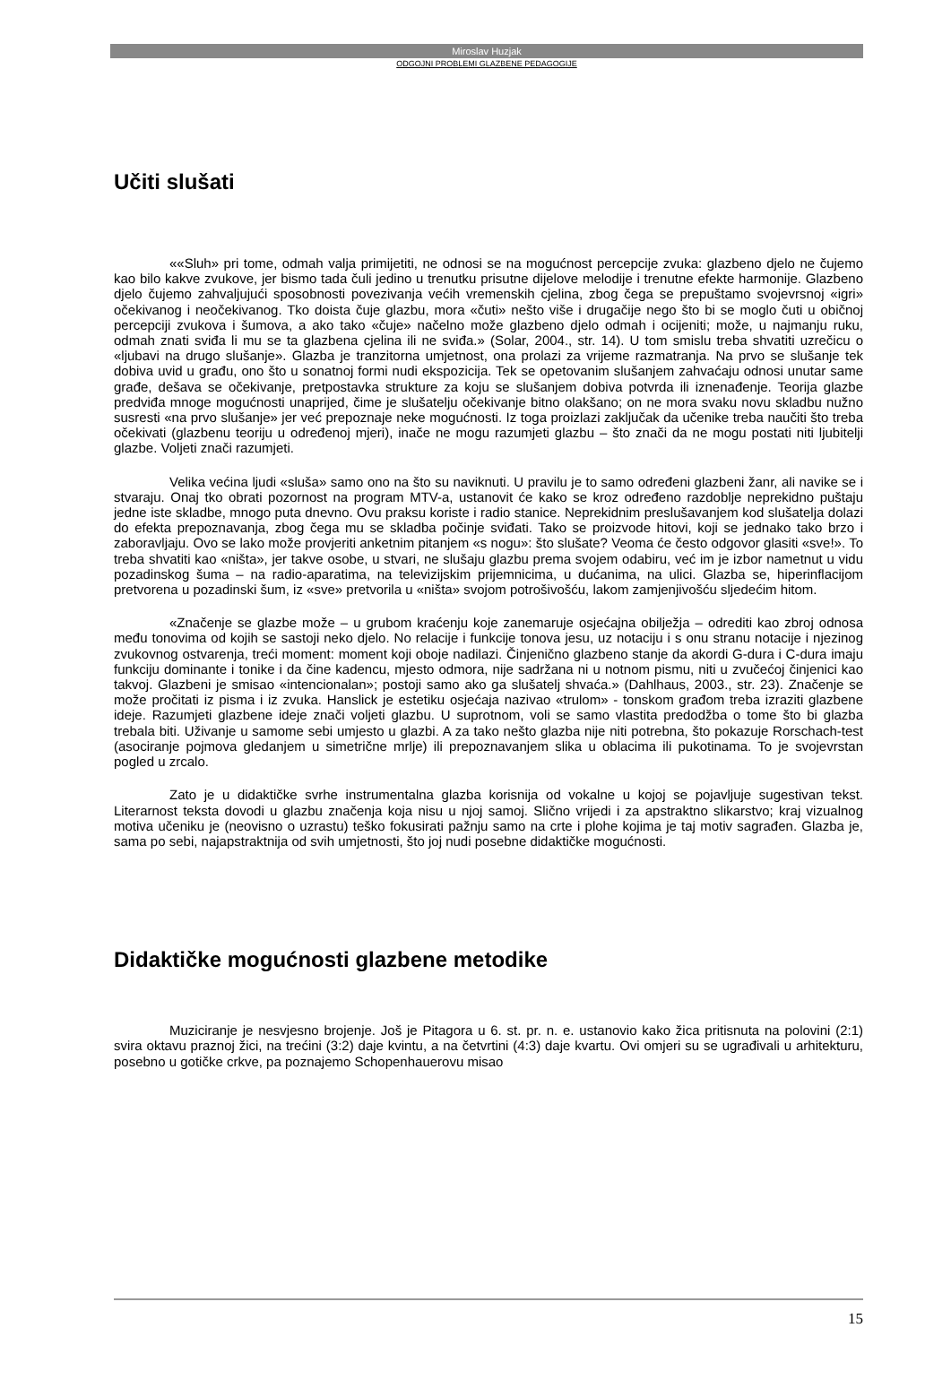Miroslav Huzjak
ODGOJNI PROBLEMI GLAZBENE PEDAGOGIJE
Učiti slušati
««Sluh» pri tome, odmah valja primijetiti, ne odnosi se na mogućnost percepcije zvuka: glazbeno djelo ne čujemo kao bilo kakve zvukove, jer bismo tada čuli jedino u trenutku prisutne dijelove melodije i trenutne efekte harmonije. Glazbeno djelo čujemo zahvaljujući sposobnosti povezivanja većih vremenskih cjelina, zbog čega se prepuštamo svojevrsnoj «igri» očekivanog i neočekivanog. Tko doista čuje glazbu, mora «čuti» nešto više i drugačije nego što bi se moglo čuti u običnoj percepciji zvukova i šumova, a ako tako «čuje» načelno može glazbeno djelo odmah i ocijeniti; može, u najmanju ruku, odmah znati sviđa li mu se ta glazbena cjelina ili ne sviđa.» (Solar, 2004., str. 14). U tom smislu treba shvatiti uzrečicu o «ljubavi na drugo slušanje». Glazba je tranzitorna umjetnost, ona prolazi za vrijeme razmatranja. Na prvo se slušanje tek dobiva uvid u građu, ono što u sonatnoj formi nudi ekspozicija. Tek se opetovanim slušanjem zahvaćaju odnosi unutar same građe, dešava se očekivanje, pretpostavka strukture za koju se slušanjem dobiva potvrda ili iznenađenje. Teorija glazbe predviđa mnoge mogućnosti unaprijed, čime je slušatelju očekivanje bitno olakšano; on ne mora svaku novu skladbu nužno susresti «na prvo slušanje» jer već prepoznaje neke mogućnosti. Iz toga proizlazi zaključak da učenike treba naučiti što treba očekivati (glazbenu teoriju u određenoj mjeri), inače ne mogu razumjeti glazbu – što znači da ne mogu postati niti ljubitelji glazbe. Voljeti znači razumjeti.
Velika većina ljudi «sluša» samo ono na što su naviknuti. U pravilu je to samo određeni glazbeni žanr, ali navike se i stvaraju. Onaj tko obrati pozornost na program MTV-a, ustanovit će kako se kroz određeno razdoblje neprekidno puštaju jedne iste skladbe, mnogo puta dnevno. Ovu praksu koriste i radio stanice. Neprekidnim preslušavanjem kod slušatelja dolazi do efekta prepoznavanja, zbog čega mu se skladba počinje sviđati. Tako se proizvode hitovi, koji se jednako tako brzo i zaboravljaju. Ovo se lako može provjeriti anketnim pitanjem «s nogu»: što slušate? Veoma će često odgovor glasiti «sve!». To treba shvatiti kao «ništa», jer takve osobe, u stvari, ne slušaju glazbu prema svojem odabiru, već im je izbor nametnut u vidu pozadinskog šuma – na radio-aparatima, na televizijskim prijemnicima, u dućanima, na ulici. Glazba se, hiperinflacijom pretvorena u pozadinski šum, iz «sve» pretvorila u «ništa» svojom potrošivošću, lakom zamjenjivošću sljedećim hitom.
«Značenje se glazbe može – u grubom kraćenju koje zanemaruje osjećajna obilježja – odrediti kao zbroj odnosa među tonovima od kojih se sastoji neko djelo. No relacije i funkcije tonova jesu, uz notaciju i s onu stranu notacije i njezinog zvukovnog ostvarenja, treći moment: moment koji oboje nadilazi. Činjenično glazbeno stanje da akordi G-dura i C-dura imaju funkciju dominante i tonike i da čine kadencu, mjesto odmora, nije sadržana ni u notnom pismu, niti u zvučećoj činjenici kao takvoj. Glazbeni je smisao «intencionalan»; postoji samo ako ga slušatelj shvaća.» (Dahlhaus, 2003., str. 23). Značenje se može pročitati iz pisma i iz zvuka. Hanslick je estetiku osjećaja nazivao «trulom» - tonskom građom treba izraziti glazbene ideje. Razumjeti glazbene ideje znači voljeti glazbu. U suprotnom, voli se samo vlastita predodžba o tome što bi glazba trebala biti. Uživanje u samome sebi umjesto u glazbi. A za tako nešto glazba nije niti potrebna, što pokazuje Rorschach-test (asociranje pojmova gledanjem u simetrične mrlje) ili prepoznavanjem slika u oblacima ili pukotinama. To je svojevrstan pogled u zrcalo.
Zato je u didaktičke svrhe instrumentalna glazba korisnija od vokalne u kojoj se pojavljuje sugestivan tekst. Literarnost teksta dovodi u glazbu značenja koja nisu u njoj samoj. Slično vrijedi i za apstraktno slikarstvo; kraj vizualnog motiva učeniku je (neovisno o uzrastu) teško fokusirati pažnju samo na crte i plohe kojima je taj motiv sagrađen. Glazba je, sama po sebi, najapstraktnija od svih umjetnosti, što joj nudi posebne didaktičke mogućnosti.
Didaktičke mogućnosti glazbene metodike
Muziciranje je nesvjesno brojenje. Još je Pitagora u 6. st. pr. n. e. ustanovio kako žica pritisnuta na polovini (2:1) svira oktavu praznoj žici, na trećini (3:2) daje kvintu, a na četvrtini (4:3) daje kvartu. Ovi omjeri su se ugrađivali u arhitekturu, posebno u gotičke crkve, pa poznajemo Schopenhauerovu misao
15